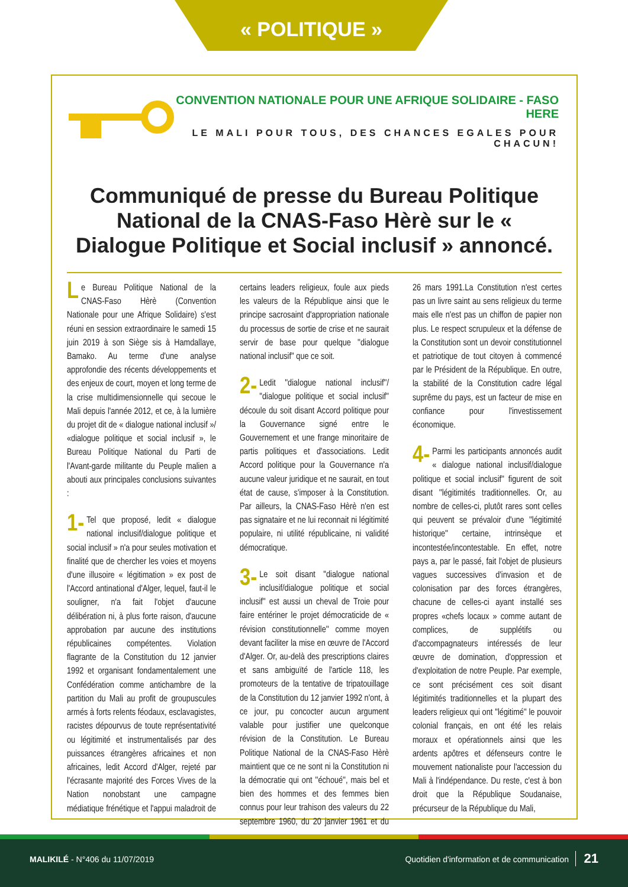« POLITIQUE »
CONVENTION NATIONALE POUR UNE AFRIQUE SOLIDAIRE - FASO HERE
LE MALI POUR TOUS, DES CHANCES EGALES POUR CHACUN!
Communiqué de presse du Bureau Politique National de la CNAS-Faso Hèrè sur le « Dialogue Politique et Social inclusif » annoncé.
Le Bureau Politique National de la CNAS-Faso Hèrè (Convention Nationale pour une Afrique Solidaire) s'est réuni en session extraordinaire le samedi 15 juin 2019 à son Siège sis à Hamdallaye, Bamako. Au terme d'une analyse approfondie des récents développements et des enjeux de court, moyen et long terme de la crise multidimensionnelle qui secoue le Mali depuis l'année 2012, et ce, à la lumière du projet dit de « dialogue national inclusif »/ «dialogue politique et social inclusif », le Bureau Politique National du Parti de l'Avant-garde militante du Peuple malien a abouti aux principales conclusions suivantes :
1- Tel que proposé, ledit « dialogue national inclusif/dialogue politique et social inclusif » n'a pour seules motivation et finalité que de chercher les voies et moyens d'une illusoire « légitimation » ex post de l'Accord antinational d'Alger, lequel, faut-il le souligner, n'a fait l'objet d'aucune délibération ni, à plus forte raison, d'aucune approbation par aucune des institutions républicaines compétentes. Violation flagrante de la Constitution du 12 janvier 1992 et organisant fondamentalement une Confédération comme antichambre de la partition du Mali au profit de groupuscules armés à forts relents féodaux, esclavagistes, racistes dépourvus de toute représentativité ou légitimité et instrumentalisés par des puissances étrangères africaines et non africaines, ledit Accord d'Alger, rejeté par l'écrasante majorité des Forces Vives de la Nation nonobstant une campagne médiatique frénétique et l'appui maladroit de certains leaders religieux, foule aux pieds les valeurs de la République ainsi que le principe sacrosaint d'appropriation nationale du processus de sortie de crise et ne saurait servir de base pour quelque ''dialogue national inclusif'' que ce soit.
2- Ledit ''dialogue national inclusif''/ ''dialogue politique et social inclusif'' découle du soit disant Accord politique pour la Gouvernance signé entre le Gouvernement et une frange minoritaire de partis politiques et d'associations. Ledit Accord politique pour la Gouvernance n'a aucune valeur juridique et ne saurait, en tout état de cause, s'imposer à la Constitution. Par ailleurs, la CNAS-Faso Hèrè n'en est pas signataire et ne lui reconnait ni légitimité populaire, ni utilité républicaine, ni validité démocratique.
3- Le soit disant ''dialogue national inclusif/dialogue politique et social inclusif'' est aussi un cheval de Troie pour faire entériner le projet démocraticide de « révision constitutionnelle'' comme moyen devant faciliter la mise en œuvre de l'Accord d'Alger. Or, au-delà des prescriptions claires et sans ambiguïté de l'article 118, les promoteurs de la tentative de tripatouillage de la Constitution du 12 janvier 1992 n'ont, à ce jour, pu concocter aucun argument valable pour justifier une quelconque révision de la Constitution. Le Bureau Politique National de la CNAS-Faso Hèrè maintient que ce ne sont ni la Constitution ni la démocratie qui ont ''échoué'', mais bel et bien des hommes et des femmes bien connus pour leur trahison des valeurs du 22 septembre 1960, du 20 janvier 1961 et du 26 mars 1991.La Constitution n'est certes pas un livre saint au sens religieux du terme mais elle n'est pas un chiffon de papier non plus. Le respect scrupuleux et la défense de la Constitution sont un devoir constitutionnel et patriotique de tout citoyen à commencé par le Président de la République. En outre, la stabilité de la Constitution cadre légal suprême du pays, est un facteur de mise en confiance pour l'investissement économique.
4- Parmi les participants annoncés audit « dialogue national inclusif/dialogue politique et social inclusif'' figurent de soit disant ''légitimités traditionnelles. Or, au nombre de celles-ci, plutôt rares sont celles qui peuvent se prévaloir d'une ''légitimité historique'' certaine, intrinsèque et incontestée/incontestable. En effet, notre pays a, par le passé, fait l'objet de plusieurs vagues successives d'invasion et de colonisation par des forces étrangères, chacune de celles-ci ayant installé ses propres «chefs locaux » comme autant de complices, de supplétifs ou d'accompagnateurs intéressés de leur œuvre de domination, d'oppression et d'exploitation de notre Peuple. Par exemple, ce sont précisément ces soit disant légitimités traditionnelles et la plupart des leaders religieux qui ont ''légitimé'' le pouvoir colonial français, en ont été les relais moraux et opérationnels ainsi que les ardents apôtres et défenseurs contre le mouvement nationaliste pour l'accession du Mali à l'indépendance. Du reste, c'est à bon droit que la République Soudanaise, précurseur de la République du Mali,
MALIKILÉ - N°406 du 11/07/2019 Quotidien d'information et de communication 21